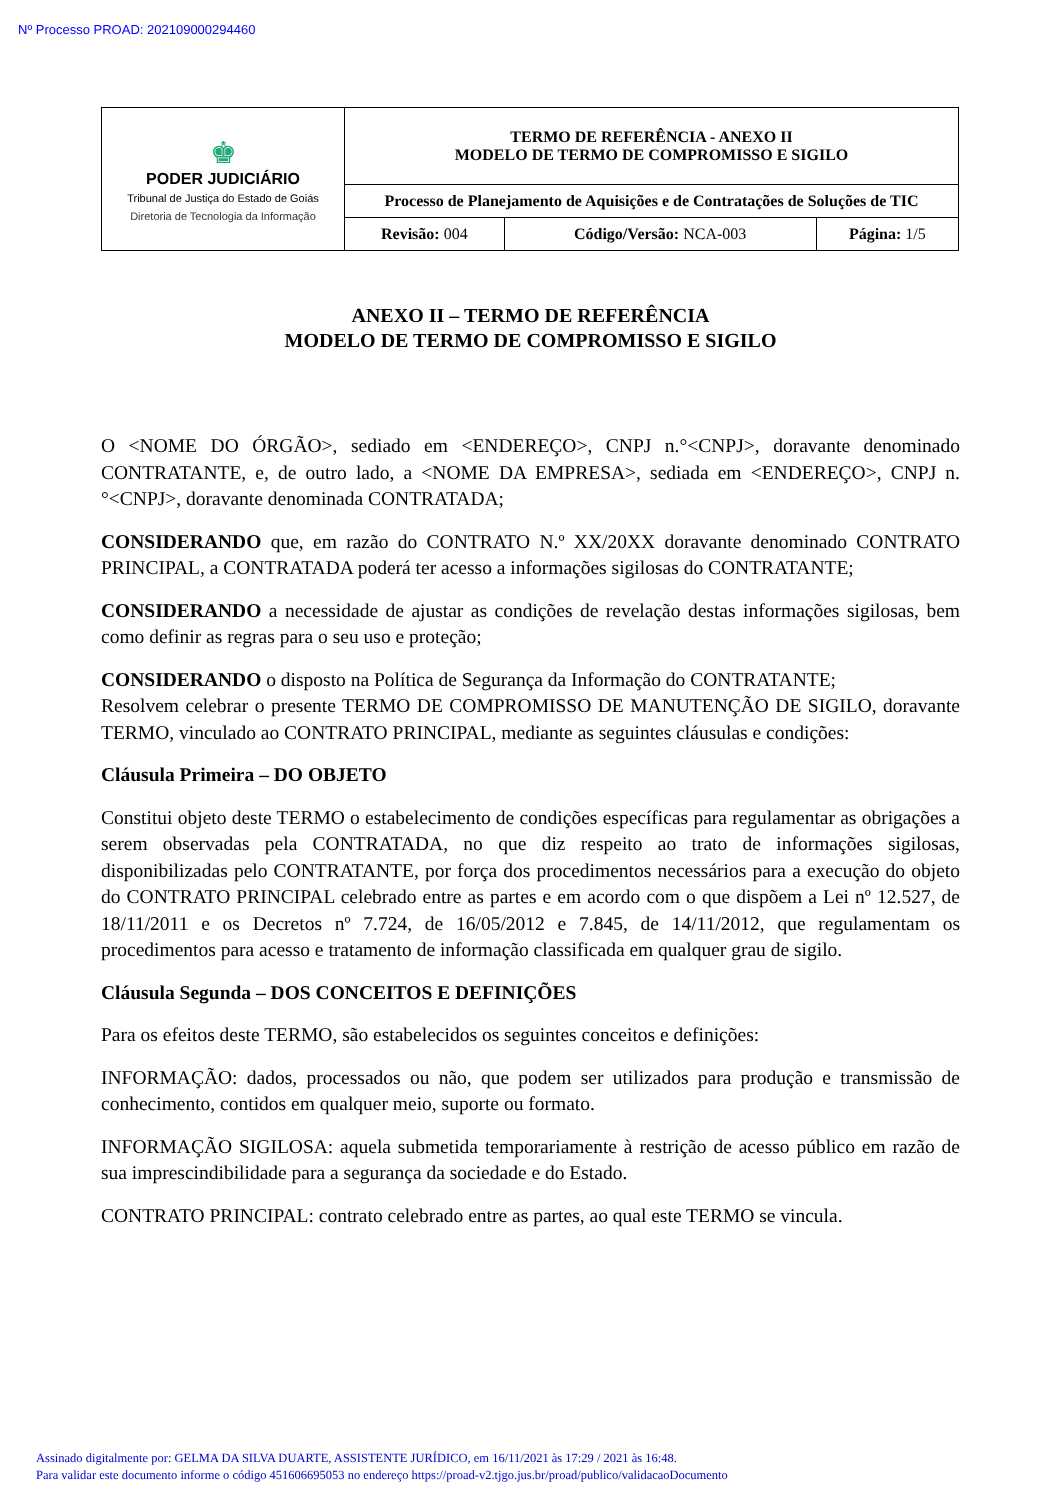Nº Processo PROAD: 202109000294460
| ♚ PODER JUDICIÁRIO Tribunal de Justiça do Estado de Goiás Diretoria de Tecnologia da Informação | TERMO DE REFERÊNCIA - ANEXO II MODELO DE TERMO DE COMPROMISSO E SIGILO | | |
| | Processo de Planejamento de Aquisições e de Contratações de Soluções de TIC | | |
| | Revisão: 004 | Código/Versão: NCA-003 | Página: 1/5 |
ANEXO II – TERMO DE REFERÊNCIA
MODELO DE TERMO DE COMPROMISSO E SIGILO
O <NOME DO ÓRGÃO>, sediado em <ENDEREÇO>, CNPJ n.°<CNPJ>, doravante denominado CONTRATANTE, e, de outro lado, a <NOME DA EMPRESA>, sediada em <ENDEREÇO>, CNPJ n.°<CNPJ>, doravante denominada CONTRATADA;
CONSIDERANDO que, em razão do CONTRATO N.º XX/20XX doravante denominado CONTRATO PRINCIPAL, a CONTRATADA poderá ter acesso a informações sigilosas do CONTRATANTE;
CONSIDERANDO a necessidade de ajustar as condições de revelação destas informações sigilosas, bem como definir as regras para o seu uso e proteção;
CONSIDERANDO o disposto na Política de Segurança da Informação do CONTRATANTE;
Resolvem celebrar o presente TERMO DE COMPROMISSO DE MANUTENÇÃO DE SIGILO, doravante TERMO, vinculado ao CONTRATO PRINCIPAL, mediante as seguintes cláusulas e condições:
Cláusula Primeira – DO OBJETO
Constitui objeto deste TERMO o estabelecimento de condições específicas para regulamentar as obrigações a serem observadas pela CONTRATADA, no que diz respeito ao trato de informações sigilosas, disponibilizadas pelo CONTRATANTE, por força dos procedimentos necessários para a execução do objeto do CONTRATO PRINCIPAL celebrado entre as partes e em acordo com o que dispõem a Lei nº 12.527, de 18/11/2011 e os Decretos nº 7.724, de 16/05/2012 e 7.845, de 14/11/2012, que regulamentam os procedimentos para acesso e tratamento de informação classificada em qualquer grau de sigilo.
Cláusula Segunda – DOS CONCEITOS E DEFINIÇÕES
Para os efeitos deste TERMO, são estabelecidos os seguintes conceitos e definições:
INFORMAÇÃO: dados, processados ou não, que podem ser utilizados para produção e transmissão de conhecimento, contidos em qualquer meio, suporte ou formato.
INFORMAÇÃO SIGILOSA: aquela submetida temporariamente à restrição de acesso público em razão de sua imprescindibilidade para a segurança da sociedade e do Estado.
CONTRATO PRINCIPAL: contrato celebrado entre as partes, ao qual este TERMO se vincula.
Assinado digitalmente por: GELMA DA SILVA DUARTE, ASSISTENTE JURÍDICO, em 16/11/2021 às 17:29 / 2021 às 16:48.
Para validar este documento informe o código 451606695053 no endereço https://proad-v2.tjgo.jus.br/proad/publico/validacaoDocumento